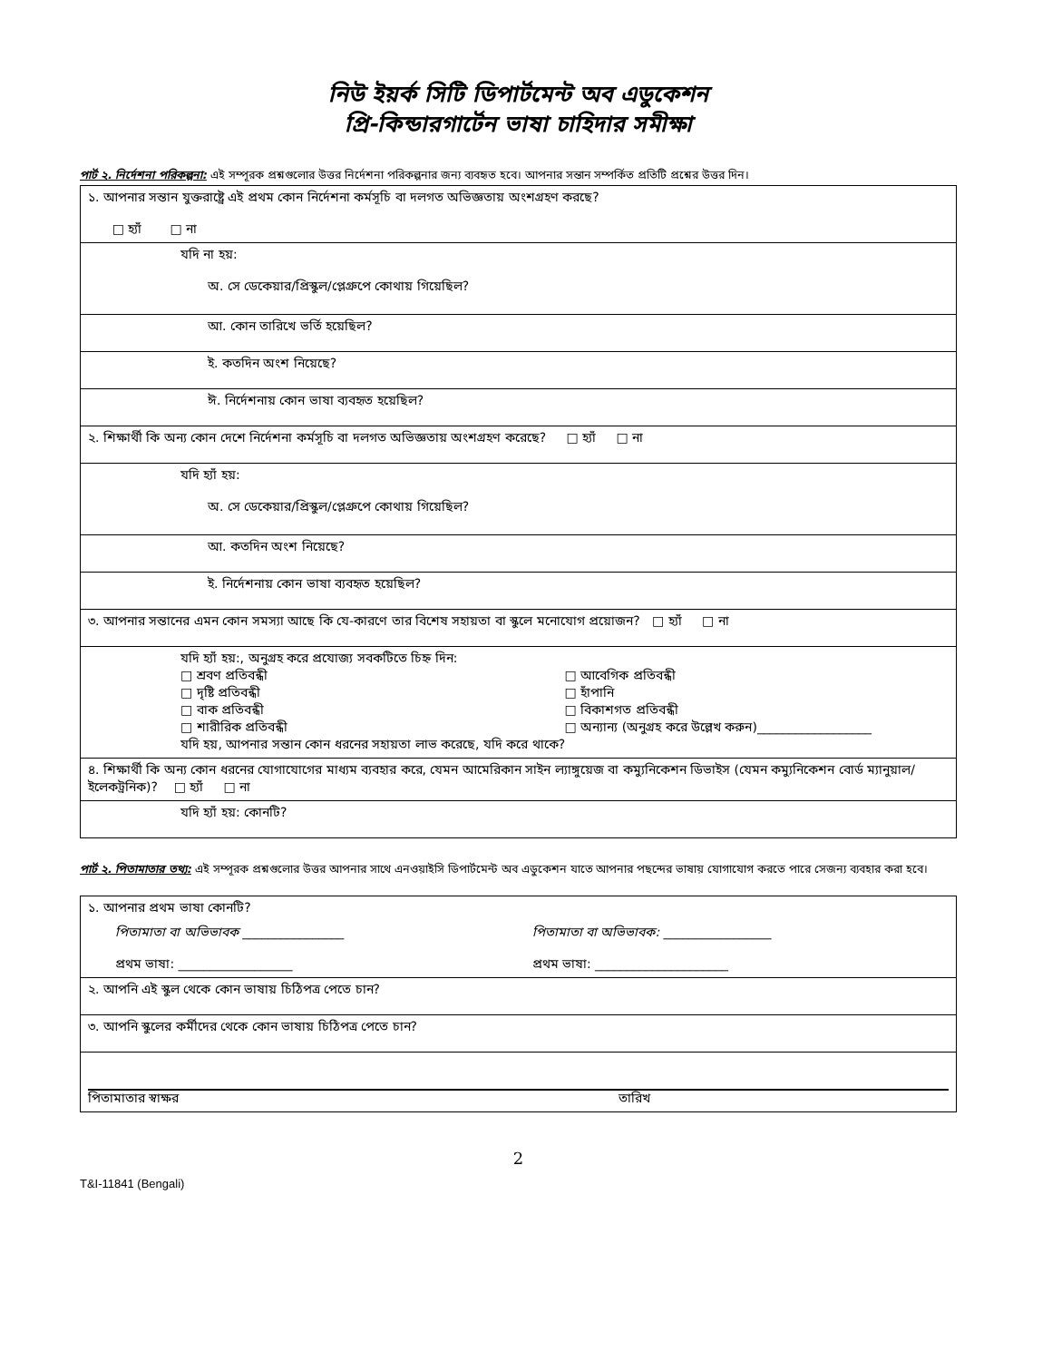নিউ ইয়র্ক সিটি ডিপার্টমেন্ট অব এডুকেশন
প্রি-কিন্ডারগার্টেন ভাষা চাহিদার সমীক্ষা
পার্ট ২. নির্দেশনা পরিকল্পনা: এই সম্পূরক প্রশ্নগুলোর উত্তর নির্দেশনা পরিকল্পনার জন্য ব্যবহৃত হবে। আপনার সন্তান সম্পর্কিত প্রতিটি প্রশ্নের উত্তর দিন।
| ১. আপনার সন্তান যুক্তরাষ্ট্রে এই প্রথম কোন নির্দেশনা কর্মসূচি বা দলগত অভিজ্ঞতায় অংশগ্রহণ করছে? □ হ্যাঁ □ না |
| যদি না হয়: অ. সে ডেকেয়ার/প্রিস্কুল/প্লেগ্রুপে কোথায় গিয়েছিল? |
| আ. কোন তারিখে ভর্তি হয়েছিল? |
| ই. কতদিন অংশ নিয়েছে? |
| ঈ. নির্দেশনায় কোন ভাষা ব্যবহৃত হয়েছিল? |
| ২. শিক্ষার্থী কি অন্য কোন দেশে নির্দেশনা কর্মসূচি বা দলগত অভিজ্ঞতায় অংশগ্রহণ করেছে? □ হ্যাঁ □ না |
| যদি হ্যাঁ হয়: অ. সে ডেকেয়ার/প্রিস্কুল/প্লেগ্রুপে কোথায় গিয়েছিল? |
| আ. কতদিন অংশ নিয়েছে? |
| ই. নির্দেশনায় কোন ভাষা ব্যবহৃত হয়েছিল? |
| ৩. আপনার সন্তানের এমন কোন সমস্যা আছে কি যে-কারণে তার বিশেষ সহায়তা বা স্কুলে মনোযোগ প্রয়োজন? □ হ্যাঁ □ না |
| যদি হ্যাঁ হয়:, অনুগ্রহ করে প্রযোজ্য সবকটিতে চিহ্ন দিন: □ শ্রবণ প্রতিবন্ধী □ দৃষ্টি প্রতিবন্ধী □ বাক প্রতিবন্ধী □ শারীরিক প্রতিবন্ধী □ আবেগিক প্রতিবন্ধী □ হাঁপানি □ বিকাশগত প্রতিবন্ধী □ অন্যান্য (অনুগ্রহ করে উল্লেখ করুন)__________________ যদি হয়, আপনার সন্তান কোন ধরনের সহায়তা লাভ করেছে, যদি করে থাকে? |
| ৪. শিক্ষার্থী কি অন্য কোন ধরনের যোগাযোগের মাধ্যম ব্যবহার করে, যেমন আমেরিকান সাইন ল্যাঙ্গুয়েজ বা কম্যুনিকেশন ডিভাইস (যেমন কম্যুনিকেশন বোর্ড ম্যানুয়াল/ইলেকট্রনিক)? □ হ্যাঁ □ না |
| যদি হ্যাঁ হয়: কোনটি? |
পার্ট ২. পিতামাতার তথ্য: এই সম্পূরক প্রশ্নগুলোর উত্তর আপনার সাথে এনওয়াইসি ডিপার্টমেন্ট অব এডুকেশন যাতে আপনার পছন্দের ভাষায় যোগাযোগ করতে পারে সেজন্য ব্যবহার করা হবে।
| ১. আপনার প্রথম ভাষা কোনটি? পিতামাতা বা অভিভাবক ________________ প্রথম ভাষা: __________________ পিতামাতা বা অভিভাবক: _________________ প্রথম ভাষা: _____________________ |
| ২. আপনি এই স্কুল থেকে কোন ভাষায় চিঠিপত্র পেতে চান? |
| ৩. আপনি স্কুলের কর্মীদের থেকে কোন ভাষায় চিঠিপত্র পেতে চান? |
| পিতামাতার স্বাক্ষর তারিখ |
2
T&I-11841 (Bengali)